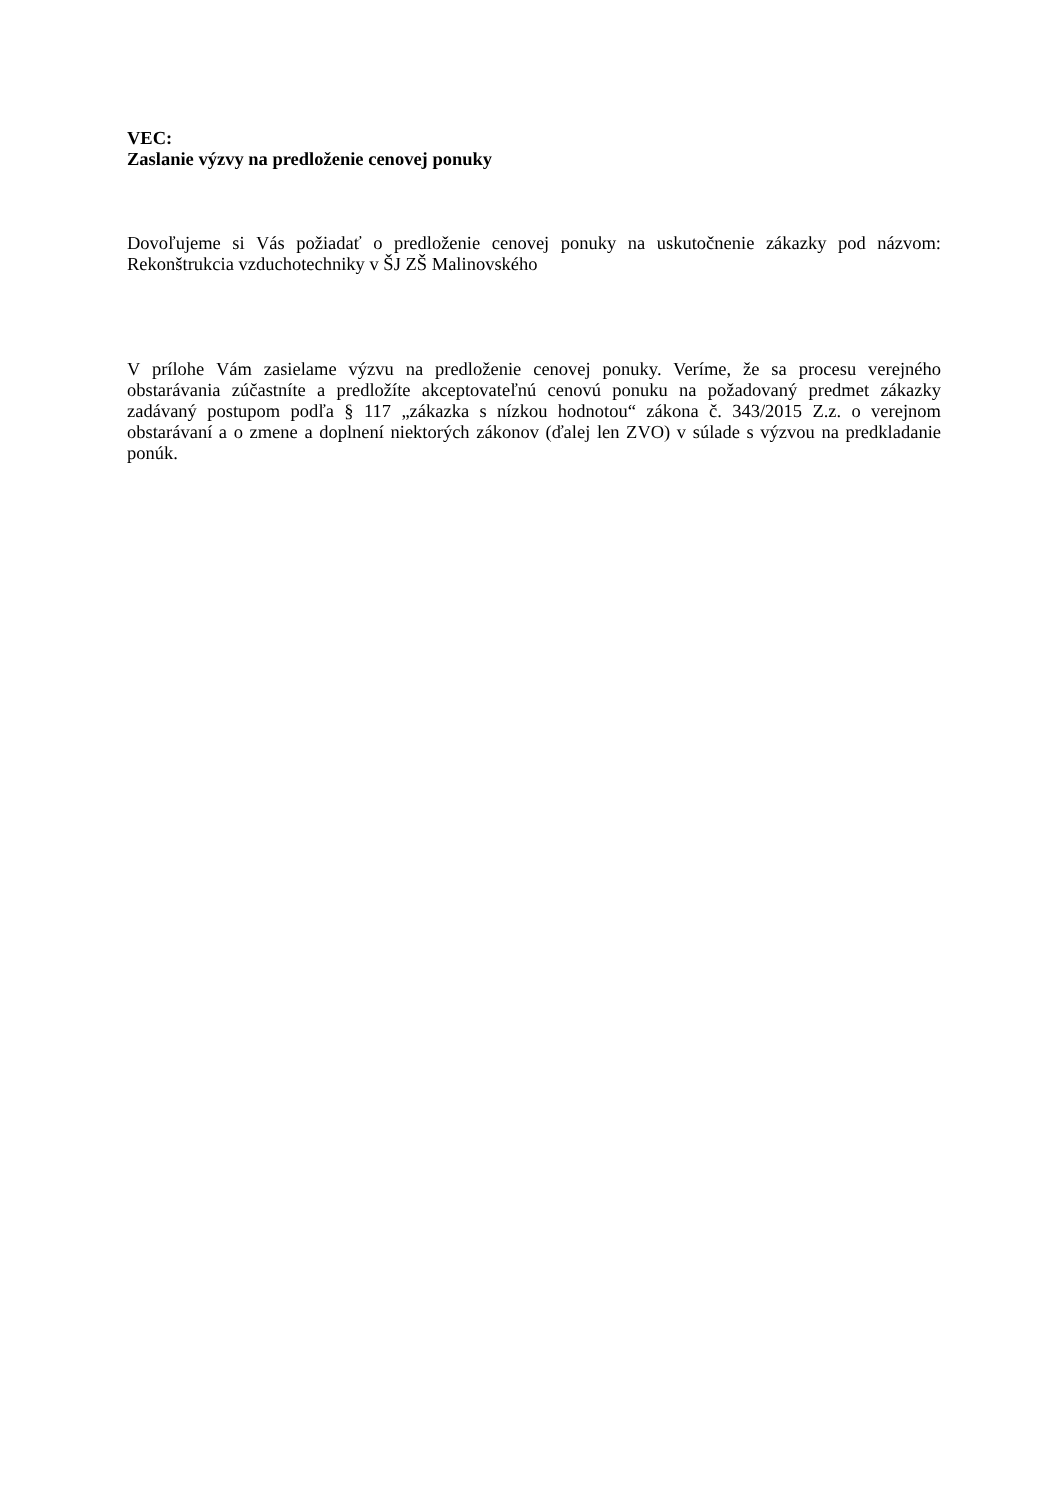VEC:
Zaslanie výzvy na predloženie cenovej ponuky
Dovoľujeme si Vás požiadať o predloženie cenovej ponuky na uskutočnenie zákazky pod názvom: Rekonštrukcia vzduchotechniky v ŠJ ZŠ Malinovského
V prílohe Vám zasielame výzvu na predloženie cenovej ponuky. Veríme, že sa procesu verejného obstarávania zúčastníte a predložíte akceptovateľnú cenovú ponuku na požadovaný predmet zákazky zadávaný postupom podľa § 117 „zákazka s nízkou hodnotou“ zákona č. 343/2015 Z.z. o verejnom obstarávaní a o zmene a doplnení niektorých zákonov (ďalej len ZVO) v súlade s výzvou na predkladanie ponúk.